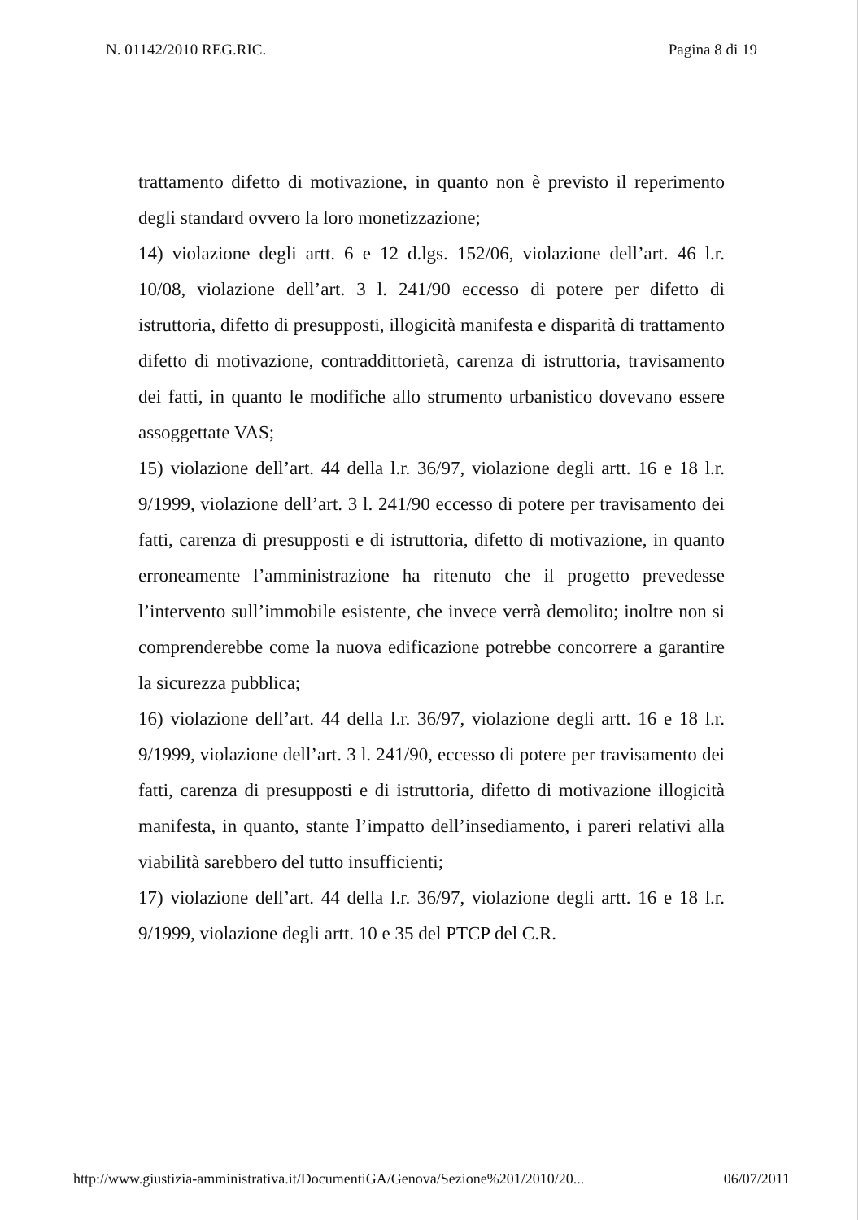N. 01142/2010 REG.RIC. Pagina 8 di 19
trattamento difetto di motivazione, in quanto non è previsto il reperimento degli standard ovvero la loro monetizzazione;
14) violazione degli artt. 6 e 12 d.lgs. 152/06, violazione dell’art. 46 l.r. 10/08, violazione dell’art. 3 l. 241/90 eccesso di potere per difetto di istruttoria, difetto di presupposti, illogicità manifesta e disparità di trattamento difetto di motivazione, contraddittorietà, carenza di istruttoria, travisamento dei fatti, in quanto le modifiche allo strumento urbanistico dovevano essere assoggettate VAS;
15) violazione dell’art. 44 della l.r. 36/97, violazione degli artt. 16 e 18 l.r. 9/1999, violazione dell’art. 3 l. 241/90 eccesso di potere per travisamento dei fatti, carenza di presupposti e di istruttoria, difetto di motivazione, in quanto erroneamente l’amministrazione ha ritenuto che il progetto prevedesse l’intervento sull’immobile esistente, che invece verrà demolito; inoltre non si comprenderebbe come la nuova edificazione potrebbe concorrere a garantire la sicurezza pubblica;
16) violazione dell’art. 44 della l.r. 36/97, violazione degli artt. 16 e 18 l.r. 9/1999, violazione dell’art. 3 l. 241/90, eccesso di potere per travisamento dei fatti, carenza di presupposti e di istruttoria, difetto di motivazione illogicità manifesta, in quanto, stante l’impatto dell’insediamento, i pareri relativi alla viabilità sarebbero del tutto insufficienti;
17) violazione dell’art. 44 della l.r. 36/97, violazione degli artt. 16 e 18 l.r. 9/1999, violazione degli artt. 10 e 35 del PTCP del C.R.
http://www.giustizia-amministrativa.it/DocumentiGA/Genova/Sezione%201/2010/20... 06/07/2011